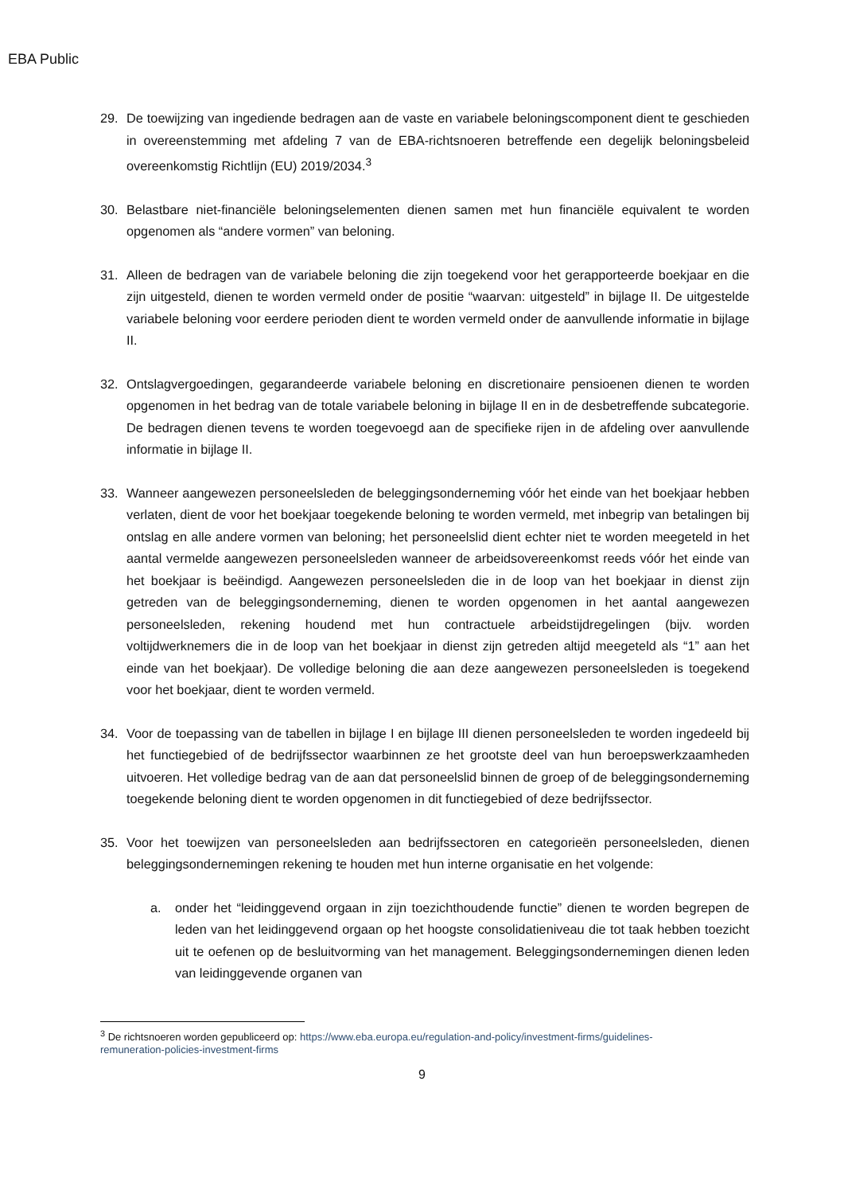EBA Public
29. De toewijzing van ingediende bedragen aan de vaste en variabele beloningscomponent dient te geschieden in overeenstemming met afdeling 7 van de EBA-richtsnoeren betreffende een degelijk beloningsbeleid overeenkomstig Richtlijn (EU) 2019/2034.<sup>3</sup>
30. Belastbare niet-financiële beloningselementen dienen samen met hun financiële equivalent te worden opgenomen als “andere vormen” van beloning.
31. Alleen de bedragen van de variabele beloning die zijn toegekend voor het gerapporteerde boekjaar en die zijn uitgesteld, dienen te worden vermeld onder de positie “waarvan: uitgesteld” in bijlage II. De uitgestelde variabele beloning voor eerdere perioden dient te worden vermeld onder de aanvullende informatie in bijlage II.
32. Ontslagvergoedingen, gegarandeerde variabele beloning en discretionaire pensioenen dienen te worden opgenomen in het bedrag van de totale variabele beloning in bijlage II en in de desbetreffende subcategorie. De bedragen dienen tevens te worden toegevoegd aan de specifieke rijen in de afdeling over aanvullende informatie in bijlage II.
33. Wanneer aangewezen personeelsleden de beleggingsonderneming vóór het einde van het boekjaar hebben verlaten, dient de voor het boekjaar toegekende beloning te worden vermeld, met inbegrip van betalingen bij ontslag en alle andere vormen van beloning; het personeelslid dient echter niet te worden meegeteld in het aantal vermelde aangewezen personeelsleden wanneer de arbeidsovereenkomst reeds vóór het einde van het boekjaar is beëindigd. Aangewezen personeelsleden die in de loop van het boekjaar in dienst zijn getreden van de beleggingsonderneming, dienen te worden opgenomen in het aantal aangewezen personeelsleden, rekening houdend met hun contractuele arbeidstijdregelingen (bijv. worden voltijdwerknemers die in de loop van het boekjaar in dienst zijn getreden altijd meegeteld als “1” aan het einde van het boekjaar). De volledige beloning die aan deze aangewezen personeelsleden is toegekend voor het boekjaar, dient te worden vermeld.
34. Voor de toepassing van de tabellen in bijlage I en bijlage III dienen personeelsleden te worden ingedeeld bij het functiegebied of de bedrijfssector waarbinnen ze het grootste deel van hun beroepswerkzaamheden uitvoeren. Het volledige bedrag van de aan dat personeelslid binnen de groep of de beleggingsonderneming toegekende beloning dient te worden opgenomen in dit functiegebied of deze bedrijfssector.
35. Voor het toewijzen van personeelsleden aan bedrijfssectoren en categorieën personeelsleden, dienen beleggingsondernemingen rekening te houden met hun interne organisatie en het volgende:
a. onder het “leidinggevend orgaan in zijn toezichthoudende functie” dienen te worden begrepen de leden van het leidinggevend orgaan op het hoogste consolidatieniveau die tot taak hebben toezicht uit te oefenen op de besluitvorming van het management. Beleggingsondernemingen dienen leden van leidinggevende organen van
<sup>3</sup> De richtsnoeren worden gepubliceerd op: https://www.eba.europa.eu/regulation-and-policy/investment-firms/guidelines-remuneration-policies-investment-firms
9